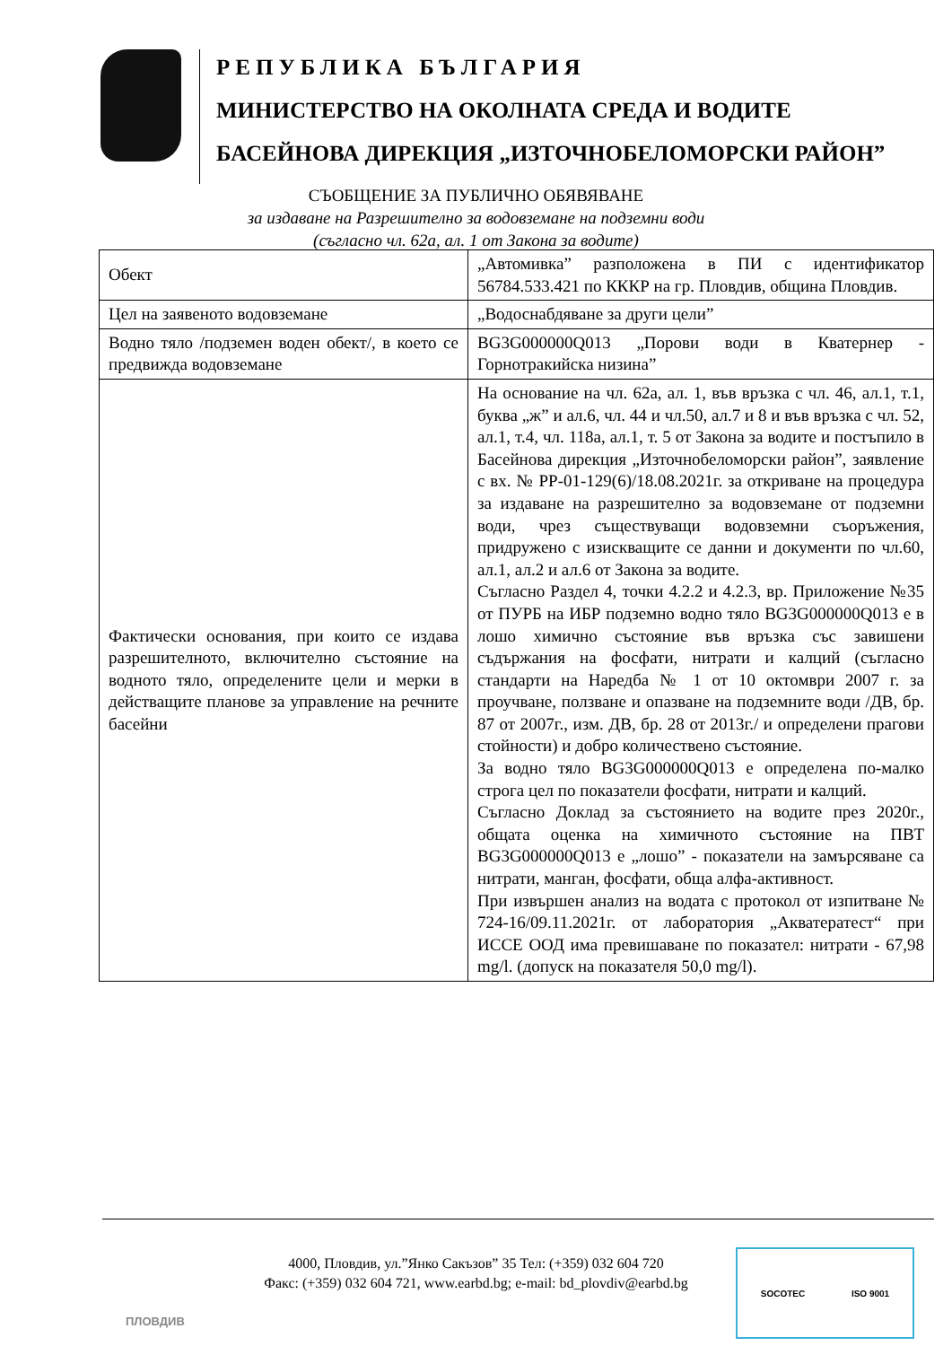РЕПУБЛИКА БЪЛГАРИЯ
МИНИСТЕРСТВО НА ОКОЛНАТА СРЕДА И ВОДИТЕ
БАСЕЙНОВА ДИРЕКЦИЯ „ИЗТОЧНОБЕЛОМОРСКИ РАЙОН”
СЪОБЩЕНИЕ ЗА ПУБЛИЧНО ОБЯВЯВАНЕ
за издаване на Разрешително за водовземане на подземни води
(съгласно чл. 62а, ал. 1 от Закона за водите)
| Обект | „Автомивка” разположена в ПИ с идентификатор 56784.533.421 по КККР на гр. Пловдив, община Пловдив. |
| Цел на заявеното водовземане | „Водоснабдяване за други цели” |
| Водно тяло /подземен воден обект/, в което се предвижда водовземане | BG3G000000Q013 „Порови води в Кватернер - Горнотракийска низина” |
| Фактически основания, при които се издава разрешителното, включително състояние на водното тяло, определените цели и мерки в действащите планове за управление на речните басейни | На основание на чл. 62а, ал. 1, във връзка с чл. 46, ал.1, т.1, буква „ж” и ал.6, чл. 44 и чл.50, ал.7 и 8 и във връзка с чл. 52, ал.1, т.4, чл. 118а, ал.1, т. 5 от Закона за водите и постъпило в Басейнова дирекция „Източнобеломорски район”, заявление с вх. № РР-01-129(6)/18.08.2021г. за откриване на процедура за издаване на разрешително за водовземане от подземни води, чрез съществуващи водовземни съоръжения, придружено с изискващите се данни и документи по чл.60, ал.1, ал.2 и ал.6 от Закона за водите. Съгласно Раздел 4, точки 4.2.2 и 4.2.3, вр. Приложение №35 от ПУРБ на ИБР подземно водно тяло BG3G000000Q013 е в лошо химично състояние във връзка със завишени съдържания на фосфати, нитрати и калций (съгласно стандарти на Наредба № 1 от 10 октомври 2007 г. за проучване, ползване и опазване на подземните води /ДВ, бр. 87 от 2007г., изм. ДВ, бр. 28 от 2013г./ и определени прагови стойности) и добро количествено състояние. За водно тяло BG3G000000Q013 е определена по-малко строга цел по показатели фосфати, нитрати и калций. Съгласно Доклад за състоянието на водите през 2020г., общата оценка на химичното състояние на ПВТ BG3G000000Q013 е „лошо” - показатели на замърсяване са нитрати, манган, фосфати, обща алфа-активност. При извършен анализ на водата с протокол от изпитване № 724-16/09.11.2021г. от лаборатория „Акватератест“ при ИССЕ ООД има превишаване по показател: нитрати - 67,98 mg/l. (допуск на показателя 50,0 mg/l). |
4000, Пловдив, ул.”Янко Сакъзов” 35 Тел: (+359) 032 604 720
Факс: (+359) 032 604 721, www.earbd.bg; e-mail: bd_plovdiv@earbd.bg
ПЛОВДИВ
SOCOTEC ISO 9001